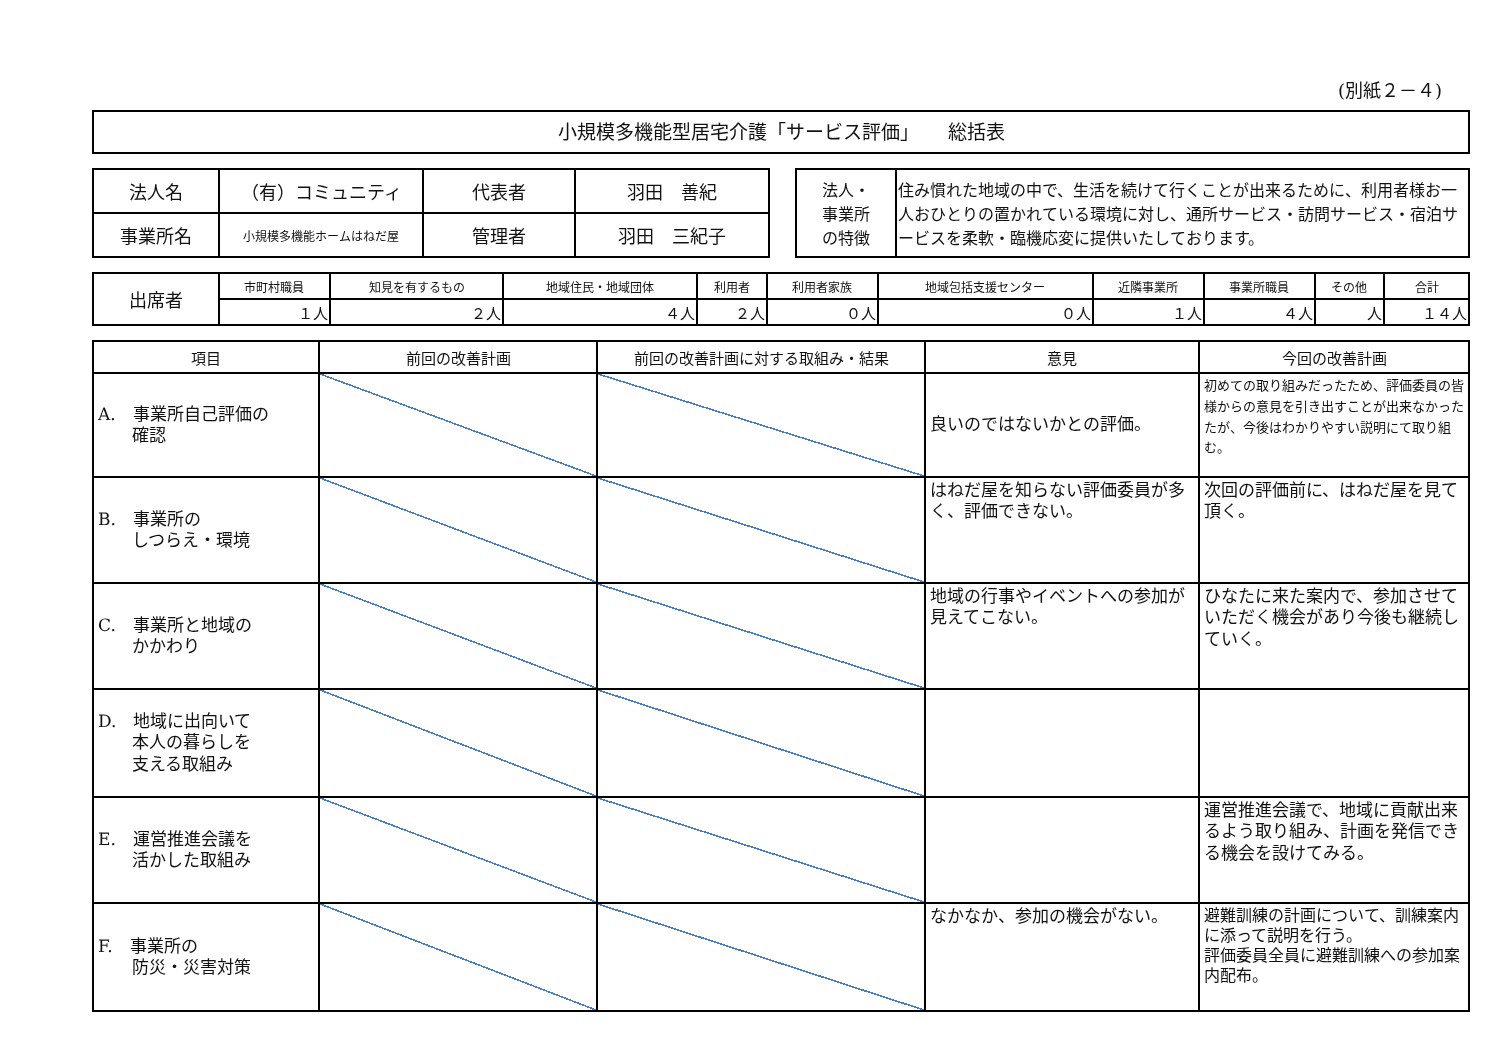(別紙２－４)
小規模多機能型居宅介護「サービス評価」　　総括表
| 法人名 | （有）コミュニティ | 代表者 | 羽田 善紀 |
| 事業所名 | 小規模多機能ホームはねだ屋 | 管理者 | 羽田 三紀子 |
| 法人・ 事業所 の特徴 | 住み慣れた地域の中で、生活を続けて行くことが出来るために、利用者様お一人おひとりの置かれている環境に対し、通所サービス・訪問サービス・宿泊サービスを柔軟・臨機応変に提供いたしております。 |
| 出席者 | 市町村職員 | 知見を有するもの | 地域住民・地域団体 | 利用者 | 利用者家族 | 地域包括支援センター | 近隣事業所 | 事業所職員 | その他 | 合計 |
| | １人 | ２人 | ４人 | ２人 | ０人 | ０人 | １人 | ４人 | 人 | １４人 |
| 項目 | 前回の改善計画 | 前回の改善計画に対する取組み・結果 | 意見 | 今回の改善計画 |
| --- | --- | --- | --- | --- |
| A. 事業所自己評価の 確認 | | | 良いのではないかとの評価。 | 初めての取り組みだったため、評価委員の皆様からの意見を引き出すことが出来なかったたが、今後はわかりやすい説明にて取り組む。 |
| B. 事業所の しつらえ・環境 | | | はねだ屋を知らない評価委員が多く、評価できない。 | 次回の評価前に、はねだ屋を見て頂く。 |
| C. 事業所と地域の かかわり | | | 地域の行事やイベントへの参加が見えてこない。 | ひなたに来た案内で、参加させていただく機会があり今後も継続していく。 |
| D. 地域に出向いて 本人の暮らしを 支える取組み | | | | |
| E. 運営推進会議を 活かした取組み | | | | 運営推進会議で、地域に貢献出来るよう取り組み、計画を発信できる機会を設けてみる。 |
| F. 事業所の 防災・災害対策 | | | なかなか、参加の機会がない。 | 避難訓練の計画について、訓練案内に添って説明を行う。 評価委員全員に避難訓練への参加案内配布。 |